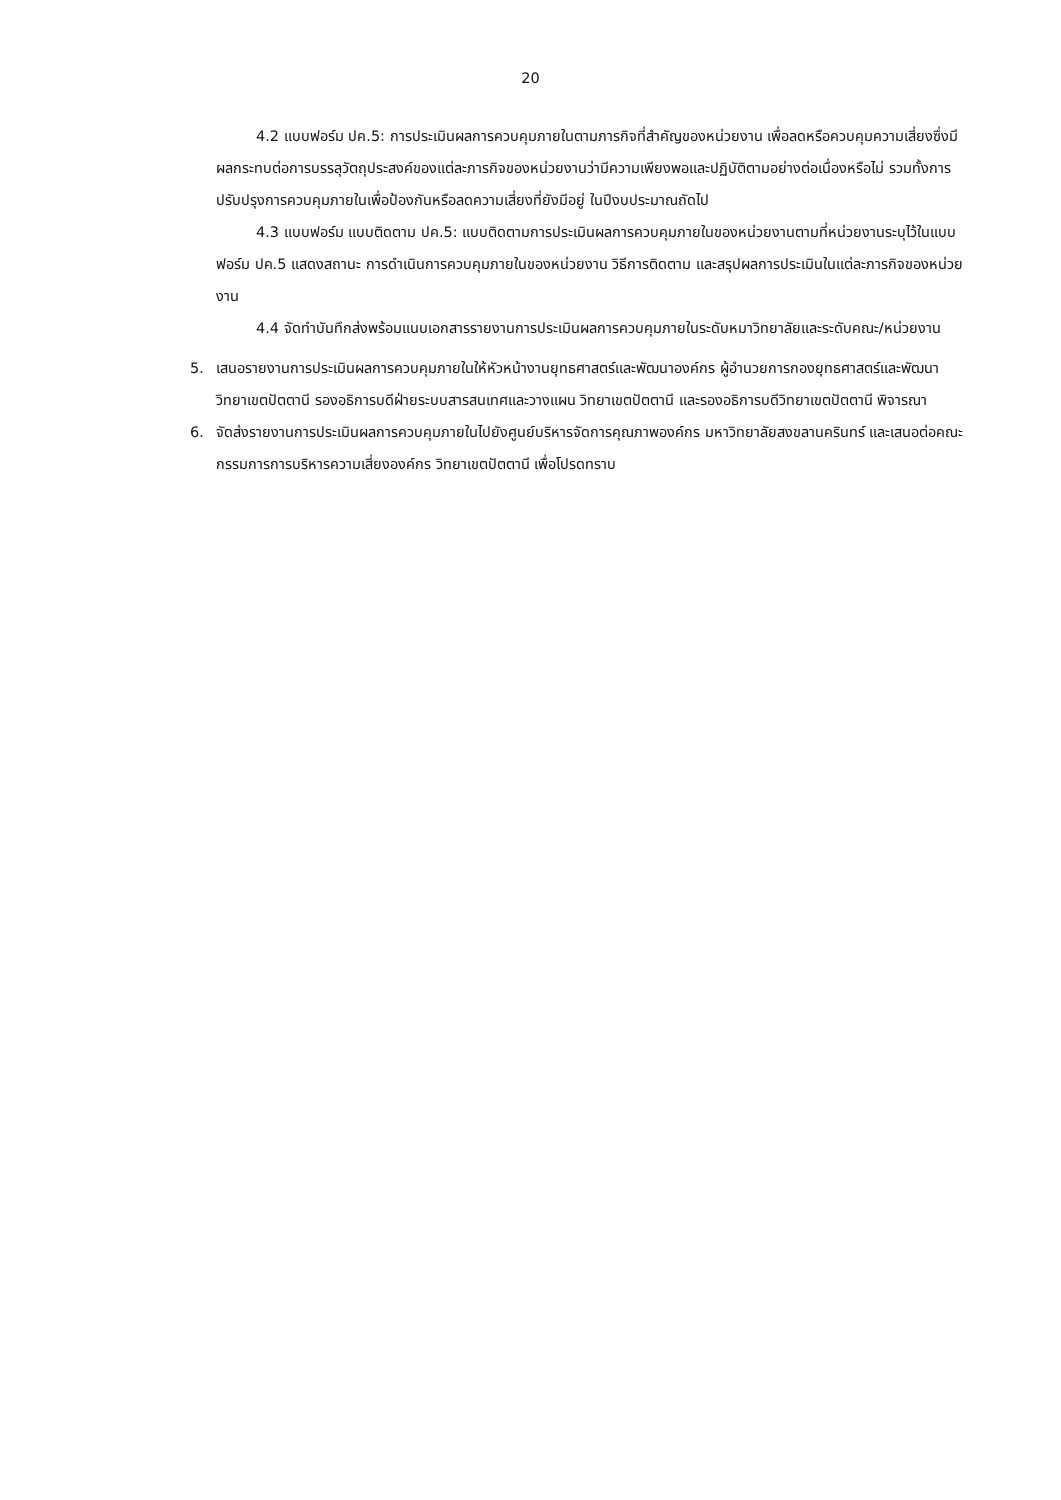20
4.2 แบบฟอร์ม ปค.5: การประเมินผลการควบคุมภายในตามภารกิจที่สำคัญของหน่วยงาน เพื่อลดหรือควบคุมความเสี่ยงซึ่งมีผลกระทบต่อการบรรลุวัตถุประสงค์ของแต่ละภารกิจของหน่วยงานว่ามีความเพียงพอและปฏิบัติตามอย่างต่อเนื่องหรือไม่ รวมทั้งการปรับปรุงการควบคุมภายในเพื่อป้องกันหรือลดความเสี่ยงที่ยังมีอยู่ ในปีงบประมาณถัดไป
4.3 แบบฟอร์ม แบบติดตาม ปค.5: แบบติดตามการประเมินผลการควบคุมภายในของหน่วยงานตามที่หน่วยงานระบุไว้ในแบบฟอร์ม ปค.5 แสดงสถานะ การดำเนินการควบคุมภายในของหน่วยงาน วิธีการติดตาม และสรุปผลการประเมินในแต่ละภารกิจของหน่วยงาน
4.4 จัดทำบันทึกส่งพร้อมแนบเอกสารรายงานการประเมินผลการควบคุมภายในระดับหมาวิทยาลัยและระดับคณะ/หน่วยงาน
5. เสนอรายงานการประเมินผลการควบคุมภายในให้หัวหน้างานยุทธศาสตร์และพัฒนาองค์กร ผู้อำนวยการกองยุทธศาสตร์และพัฒนาวิทยาเขตปัตตานี รองอธิการบดีฝ่ายระบบสารสนเทศและวางแผน วิทยาเขตปัตตานี และรองอธิการบดีวิทยาเขตปัตตานี พิจารณา
6. จัดส่งรายงานการประเมินผลการควบคุมภายในไปยังศูนย์บริหารจัดการคุณภาพองค์กร มหาวิทยาลัยสงขลานครินทร์ และเสนอต่อคณะกรรมการการบริหารความเสี่ยงองค์กร วิทยาเขตปัตตานี เพื่อโปรดทราบ